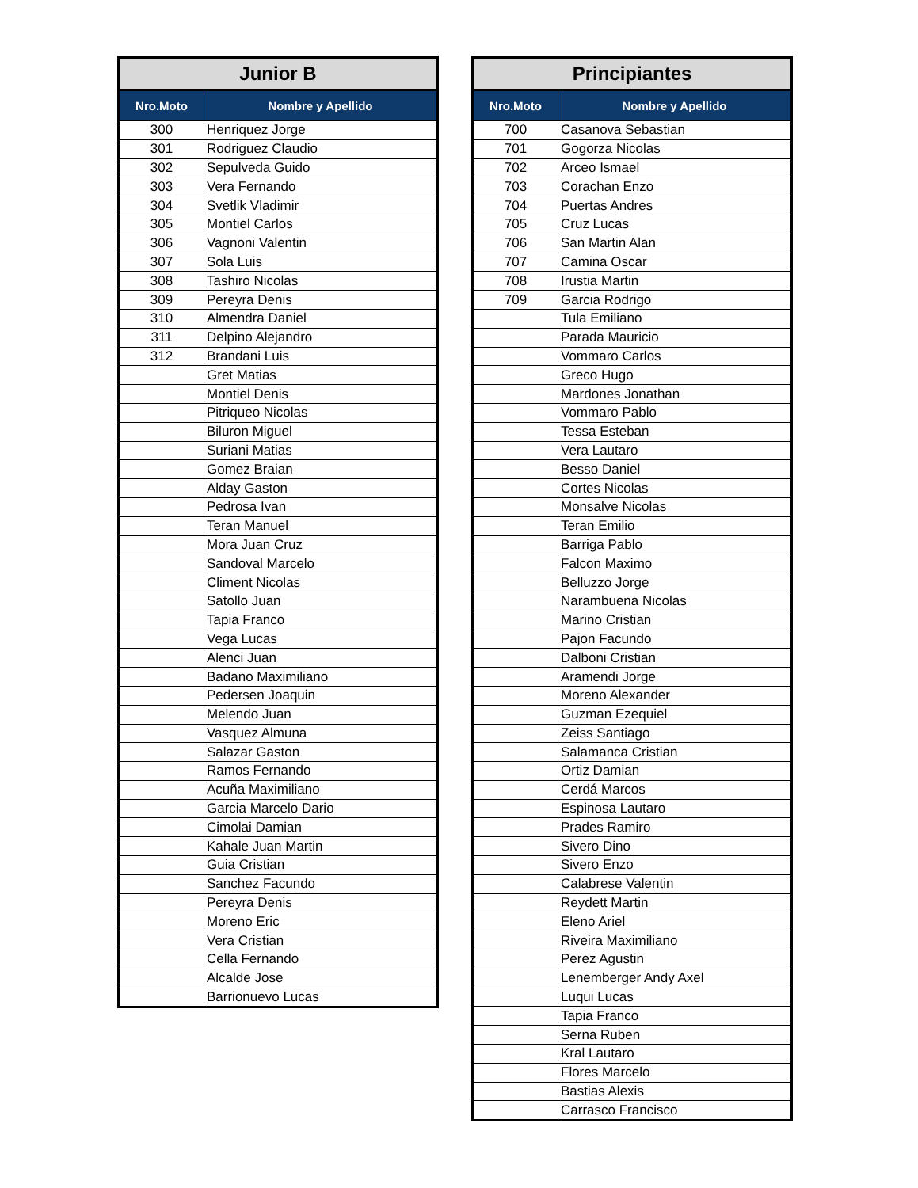| Junior B | |
| --- | --- |
| Nro.Moto | Nombre y Apellido |
| 300 | Henriquez Jorge |
| 301 | Rodriguez Claudio |
| 302 | Sepulveda Guido |
| 303 | Vera Fernando |
| 304 | Svetlik Vladimir |
| 305 | Montiel Carlos |
| 306 | Vagnoni Valentin |
| 307 | Sola Luis |
| 308 | Tashiro Nicolas |
| 309 | Pereyra Denis |
| 310 | Almendra Daniel |
| 311 | Delpino Alejandro |
| 312 | Brandani Luis |
| | Gret Matias |
| | Montiel Denis |
| | Pitriqueo Nicolas |
| | Biluron Miguel |
| | Suriani Matias |
| | Gomez Braian |
| | Alday Gaston |
| | Pedrosa Ivan |
| | Teran Manuel |
| | Mora Juan Cruz |
| | Sandoval Marcelo |
| | Climent Nicolas |
| | Satollo Juan |
| | Tapia Franco |
| | Vega Lucas |
| | Alenci Juan |
| | Badano Maximiliano |
| | Pedersen Joaquin |
| | Melendo Juan |
| | Vasquez Almuna |
| | Salazar Gaston |
| | Ramos Fernando |
| | Acuña Maximiliano |
| | Garcia Marcelo Dario |
| | Cimolai Damian |
| | Kahale Juan Martin |
| | Guia Cristian |
| | Sanchez Facundo |
| | Pereyra Denis |
| | Moreno Eric |
| | Vera Cristian |
| | Cella Fernando |
| | Alcalde Jose |
| | Barrionuevo Lucas |
| Principiantes | |
| --- | --- |
| Nro.Moto | Nombre y Apellido |
| 700 | Casanova Sebastian |
| 701 | Gogorza Nicolas |
| 702 | Arceo Ismael |
| 703 | Corachan Enzo |
| 704 | Puertas Andres |
| 705 | Cruz Lucas |
| 706 | San Martin Alan |
| 707 | Camina Oscar |
| 708 | Irustia Martin |
| 709 | Garcia Rodrigo |
| | Tula Emiliano |
| | Parada Mauricio |
| | Vommaro Carlos |
| | Greco Hugo |
| | Mardones Jonathan |
| | Vommaro Pablo |
| | Tessa Esteban |
| | Vera Lautaro |
| | Besso Daniel |
| | Cortes Nicolas |
| | Monsalve Nicolas |
| | Teran Emilio |
| | Barriga Pablo |
| | Falcon Maximo |
| | Belluzzo Jorge |
| | Narambuena Nicolas |
| | Marino Cristian |
| | Pajon Facundo |
| | Dalboni Cristian |
| | Aramendi Jorge |
| | Moreno Alexander |
| | Guzman Ezequiel |
| | Zeiss Santiago |
| | Salamanca Cristian |
| | Ortiz Damian |
| | Cerdá Marcos |
| | Espinosa Lautaro |
| | Prades Ramiro |
| | Sivero Dino |
| | Sivero Enzo |
| | Calabrese Valentin |
| | Reydett Martin |
| | Eleno Ariel |
| | Riveira Maximiliano |
| | Perez Agustin |
| | Lenemberger Andy Axel |
| | Luqui Lucas |
| | Tapia Franco |
| | Serna Ruben |
| | Kral Lautaro |
| | Flores Marcelo |
| | Bastias Alexis |
| | Carrasco Francisco |